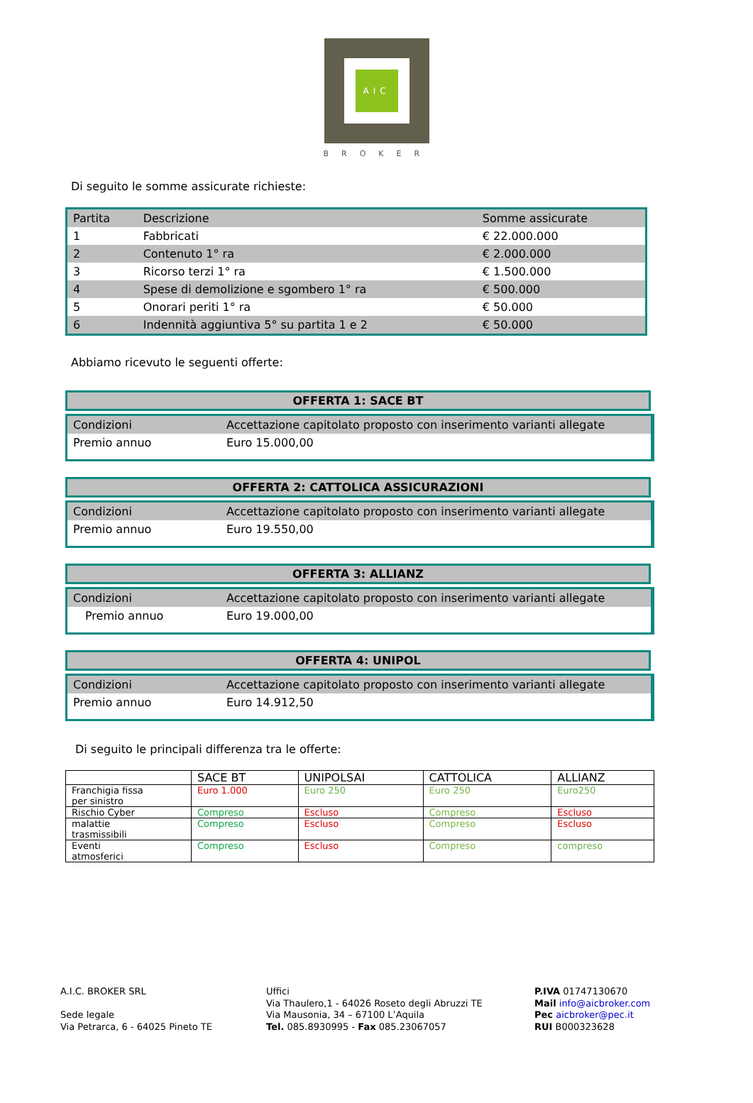AIC
BROKER
Di seguito le somme assicurate richieste:
| Partita | Descrizione | Somme assicurate |
| --- | --- | --- |
| 1 | Fabbricati | € 22.000.000 |
| 2 | Contenuto 1° ra | € 2.000.000 |
| 3 | Ricorso terzi 1° ra | € 1.500.000 |
| 4 | Spese di demolizione e sgombero 1° ra | € 500.000 |
| 5 | Onorari periti 1° ra | € 50.000 |
| 6 | Indennità aggiuntiva 5° su partita 1 e 2 | € 50.000 |
Abbiamo ricevuto le seguenti offerte:
OFFERTA 1: SACE BT
| Condizioni | Accettazione capitolato proposto con inserimento varianti allegate |
| Premio annuo | Euro 15.000,00 |
OFFERTA 2: CATTOLICA ASSICURAZIONI
| Condizioni | Accettazione capitolato proposto con inserimento varianti allegate |
| Premio annuo | Euro 19.550,00 |
OFFERTA 3: ALLIANZ
| Condizioni | Accettazione capitolato proposto con inserimento varianti allegate |
| Premio annuo | Euro 19.000,00 |
OFFERTA 4: UNIPOL
| Condizioni | Accettazione capitolato proposto con inserimento varianti allegate |
| Premio annuo | Euro 14.912,50 |
Di seguito le principali differenza tra le offerte:
| | SACE BT | UNIPOLSAI | CATTOLICA | ALLIANZ |
| --- | --- | --- | --- | --- |
| Franchigia fissa per sinistro | Euro 1.000 | Euro 250 | Euro 250 | Euro250 |
| Rischio Cyber | Compreso | Escluso | Compreso | Escluso |
| malattie trasmissibili | Compreso | Escluso | Compreso | Escluso |
| Eventi atmosferici | Compreso | Escluso | Compreso | compreso |
A.I.C. BROKER SRL
Sede legale
Via Petrarca, 6 - 64025 Pineto TE
Uffici
Via Thaulero,1 - 64026 Roseto degli Abruzzi TE
Via Mausonia, 34 – 67100 L’Aquila
Tel. 085.8930995 - Fax 085.23067057
P.IVA 01747130670
Mail info@aicbroker.com
Pec aicbroker@pec.it
RUI B000323628